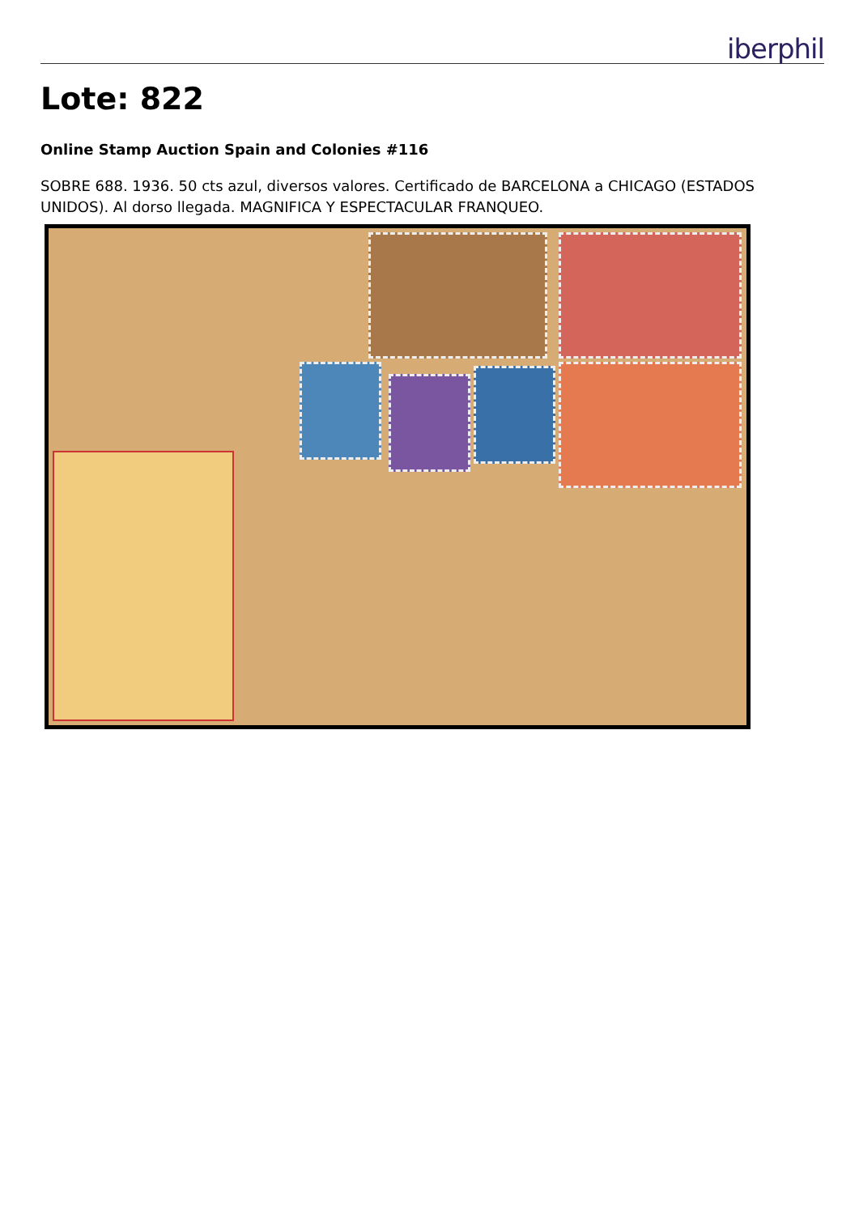iberphil
Lote: 822
Online Stamp Auction Spain and Colonies #116
SOBRE 688. 1936. 50 cts azul, diversos valores. Certificado de BARCELONA a CHICAGO (ESTADOS UNIDOS). Al dorso llegada. MAGNIFICA Y ESPECTACULAR FRANQUEO.